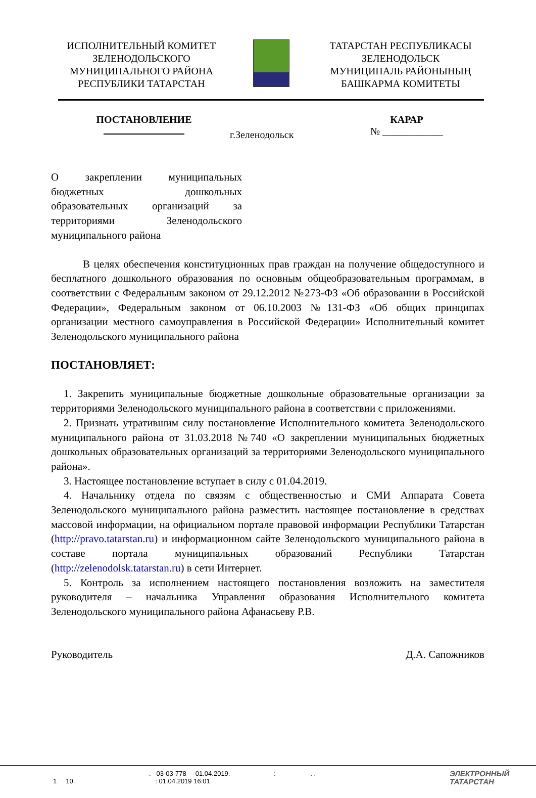ИСПОЛНИТЕЛЬНЫЙ КОМИТЕТ
ЗЕЛЕНОДОЛЬСКОГО
МУНИЦИПАЛЬНОГО РАЙОНА
РЕСПУБЛИКИ ТАТАРСТАН
ТАТАРСТАН РЕСПУБЛИКАСЫ
ЗЕЛЕНОДОЛЬСК
МУНИЦИПАЛЬ РАЙОНЫНЫҢ
БАШКАРМА КОМИТЕТЫ
ПОСТАНОВЛЕНИЕ
г.Зеленодольск
КАРАР
№ ____________
О закреплении муниципальных бюджетных дошкольных образовательных организаций за территориями Зеленодольского муниципального района
В целях обеспечения конституционных прав граждан на получение общедоступного и бесплатного дошкольного образования по основным общеобразовательным программам, в соответствии с Федеральным законом от 29.12.2012 №273-ФЗ «Об образовании в Российской Федерации», Федеральным законом от 06.10.2003 №131-ФЗ «Об общих принципах организации местного самоуправления в Российской Федерации» Исполнительный комитет Зеленодольского муниципального района
ПОСТАНОВЛЯЕТ:
1. Закрепить муниципальные бюджетные дошкольные образовательные организации за территориями Зеленодольского муниципального района в соответствии с приложениями.
2. Признать утратившим силу постановление Исполнительного комитета Зеленодольского муниципального района от 31.03.2018 №740 «О закреплении муниципальных бюджетных дошкольных образовательных организаций за территориями Зеленодольского муниципального района».
3. Настоящее постановление вступает в силу с 01.04.2019.
4. Начальнику отдела по связям с общественностью и СМИ Аппарата Совета Зеленодольского муниципального района разместить настоящее постановление в средствах массовой информации, на официальном портале правовой информации Республики Татарстан (http://pravo.tatarstan.ru) и информационном сайте Зеленодольского муниципального района в составе портала муниципальных образований Республики Татарстан (http://zelenodolsk.tatarstan.ru) в сети Интернет.
5. Контроль за исполнением настоящего постановления возложить на заместителя руководителя – начальника Управления образования Исполнительного комитета Зеленодольского муниципального района Афанасьеву Р.В.
Руководитель Д.А. Сапожников
. 03-03-778 01.04.2019. : . .
1 10. : 01.04.2019 16:01
ЭЛЕКТРОННЫЙ
ТАТАРСТАН